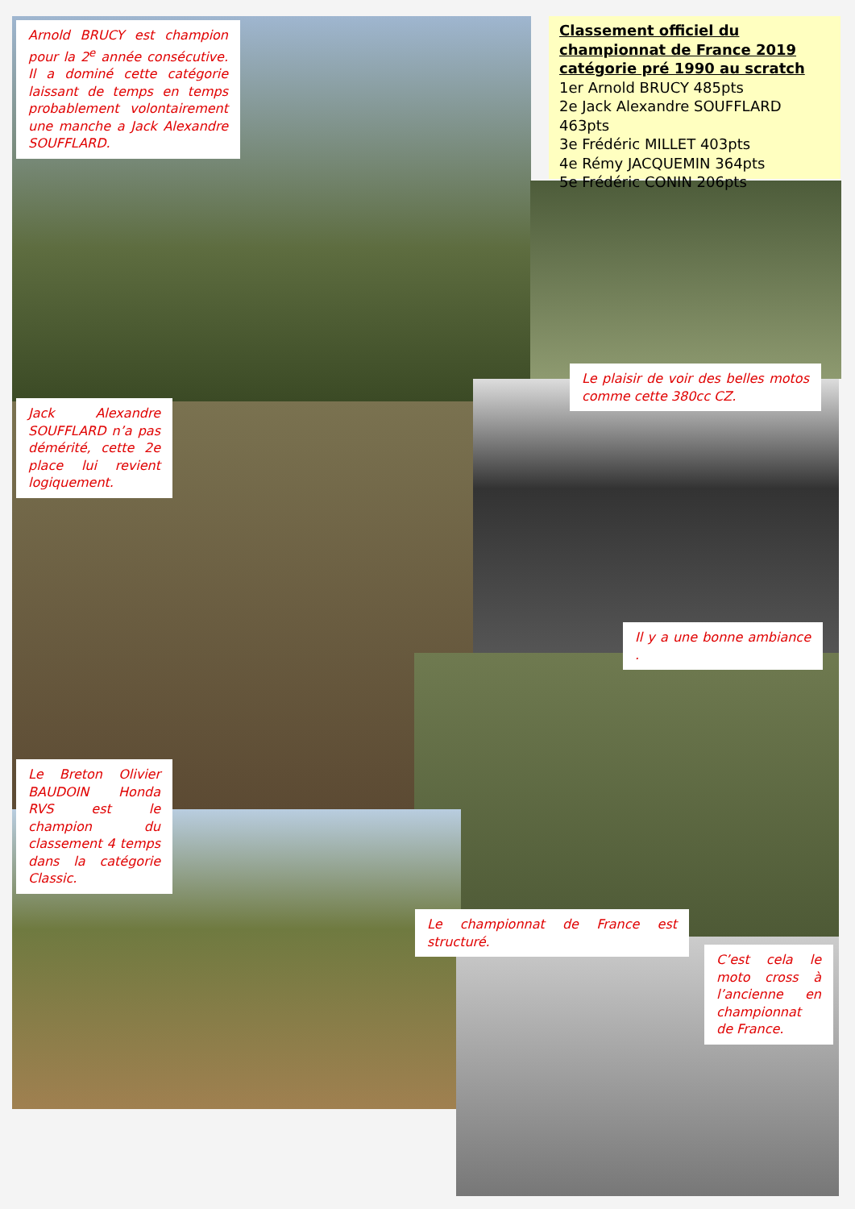Arnold BRUCY est champion pour la 2<sup>e</sup> année consécutive. Il a dominé cette catégorie laissant de temps en temps probablement volontairement une manche a Jack Alexandre SOUFFLARD.
Classement officiel du championnat de France 2019 catégorie pré 1990 au scratch
1er Arnold BRUCY 485pts
2e Jack Alexandre SOUFFLARD 463pts
3e Frédéric MILLET 403pts
4e Rémy JACQUEMIN 364pts
5e Frédéric CONIN 206pts
Le plaisir de voir des belles motos comme cette 380cc CZ.
Jack Alexandre SOUFFLARD n’a pas démérité, cette 2e place lui revient logiquement.
Il y a une bonne ambiance .
Le Breton Olivier BAUDOIN Honda RVS est le champion du classement 4 temps dans la catégorie Classic.
Le championnat de France est structuré.
C’est cela le moto cross à l’ancienne en championnat de France.